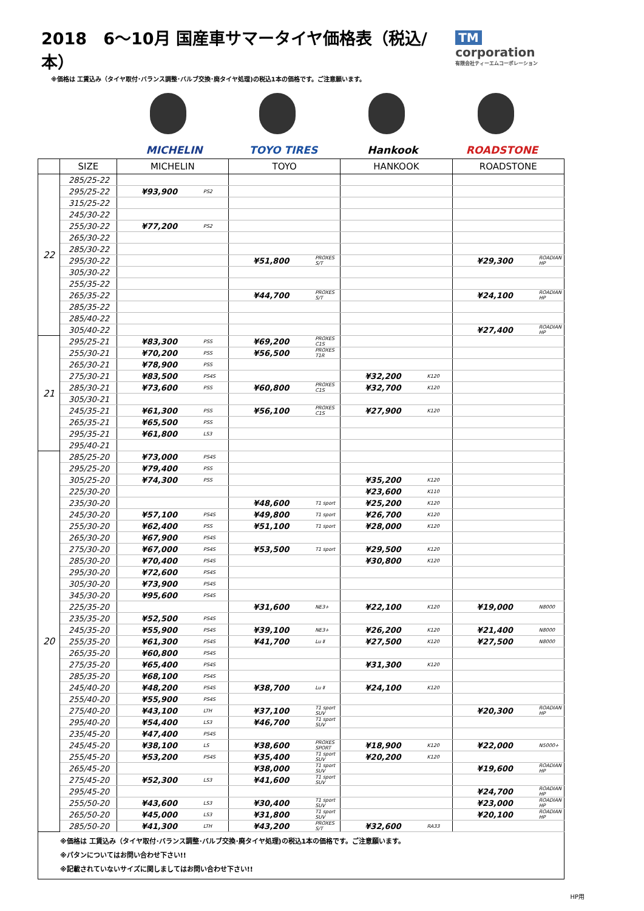2018　6～10月 国産車サマータイヤ価格表（税込/本）
TM corporation
有限会社ティーエムコーポレーション
※価格は 工賃込み（タイヤ取付･バランス調整･バルブ交換･廃タイヤ処理)の税込1本の価格です。ご注意願います。
MICHELIN TOYO TIRES Hankook ROADSTONE
| | SIZE | MICHELIN | | TOYO | | HANKOOK | | ROADSTONE | |
| --- | --- | --- | --- | --- | --- | --- | --- | --- | --- |
| 22 | 285/25-22 | | | | | | | | |
| | 295/25-22 | ¥93,900 | PS2 | | | | | | |
| | 315/25-22 | | | | | | | | |
| | 245/30-22 | | | | | | | | |
| | 255/30-22 | ¥77,200 | PS2 | | | | | | |
| | 265/30-22 | | | | | | | | |
| | 285/30-22 | | | | | | | | |
| | 295/30-22 | | | ¥51,800 | PROXES S/T | | | ¥29,300 | ROADIAN HP |
| | 305/30-22 | | | | | | | | |
| | 255/35-22 | | | | | | | | |
| | 265/35-22 | | | ¥44,700 | PROXES S/T | | | ¥24,100 | ROADIAN HP |
| | 285/35-22 | | | | | | | | |
| | 285/40-22 | | | | | | | | |
| | 305/40-22 | | | | | | | ¥27,400 | ROADIAN HP |
| 21 | 295/25-21 | ¥83,300 | PSS | ¥69,200 | PROXES C1S | | | | |
| | 255/30-21 | ¥70,200 | PSS | ¥56,500 | PROXES T1R | | | | |
| | 265/30-21 | ¥78,900 | PSS | | | | | | |
| | 275/30-21 | ¥83,500 | PS4S | | | ¥32,200 | K120 | | |
| | 285/30-21 | ¥73,600 | PSS | ¥60,800 | PROXES C1S | ¥32,700 | K120 | | |
| | 305/30-21 | | | | | | | | |
| | 245/35-21 | ¥61,300 | PSS | ¥56,100 | PROXES C1S | ¥27,900 | K120 | | |
| | 265/35-21 | ¥65,500 | PSS | | | | | | |
| | 295/35-21 | ¥61,800 | LS3 | | | | | | |
| | 295/40-21 | | | | | | | | |
| 20 | 285/25-20 | ¥73,000 | PS4S | | | | | | |
| | 295/25-20 | ¥79,400 | PSS | | | | | | |
| | 305/25-20 | ¥74,300 | PSS | | | ¥35,200 | K120 | | |
| | 225/30-20 | | | | | ¥23,600 | K110 | | |
| | 235/30-20 | | | ¥48,600 | T1 sport | ¥25,200 | K120 | | |
| | 245/30-20 | ¥57,100 | PS4S | ¥49,800 | T1 sport | ¥26,700 | K120 | | |
| | 255/30-20 | ¥62,400 | PSS | ¥51,100 | T1 sport | ¥28,000 | K120 | | |
| | 265/30-20 | ¥67,900 | PS4S | | | | | | |
| | 275/30-20 | ¥67,000 | PS4S | ¥53,500 | T1 sport | ¥29,500 | K120 | | |
| | 285/30-20 | ¥70,400 | PS4S | | | ¥30,800 | K120 | | |
| | 295/30-20 | ¥72,600 | PS4S | | | | | | |
| | 305/30-20 | ¥73,900 | PS4S | | | | | | |
| | 345/30-20 | ¥95,600 | PS4S | | | | | | |
| | 225/35-20 | | | ¥31,600 | NE3+ | ¥22,100 | K120 | ¥19,000 | N8000 |
| | 235/35-20 | ¥52,500 | PS4S | | | | | | |
| | 245/35-20 | ¥55,900 | PS4S | ¥39,100 | NE3+ | ¥26,200 | K120 | ¥21,400 | N8000 |
| | 255/35-20 | ¥61,300 | PS4S | ¥41,700 | Lu Ⅱ | ¥27,500 | K120 | ¥27,500 | N8000 |
| | 265/35-20 | ¥60,800 | PS4S | | | | | | |
| | 275/35-20 | ¥65,400 | PS4S | | | ¥31,300 | K120 | | |
| | 285/35-20 | ¥68,100 | PS4S | | | | | | |
| | 245/40-20 | ¥48,200 | PS4S | ¥38,700 | Lu Ⅱ | ¥24,100 | K120 | | |
| | 255/40-20 | ¥55,900 | PS4S | | | | | | |
| | 275/40-20 | ¥43,100 | LTH | ¥37,100 | T1 sport SUV | | | ¥20,300 | ROADIAN HP |
| | 295/40-20 | ¥54,400 | LS3 | ¥46,700 | T1 sport SUV | | | | |
| | 235/45-20 | ¥47,400 | PS4S | | | | | | |
| | 245/45-20 | ¥38,100 | LS | ¥38,600 | PROXES SPORT | ¥18,900 | K120 | ¥22,000 | N5000+ |
| | 255/45-20 | ¥53,200 | PS4S | ¥35,400 | T1 sport SUV | ¥20,200 | K120 | | |
| | 265/45-20 | | | ¥38,000 | T1 sport SUV | | | ¥19,600 | ROADIAN HP |
| | 275/45-20 | ¥52,300 | LS3 | ¥41,600 | T1 sport SUV | | | | |
| | 295/45-20 | | | | | | | ¥24,700 | ROADIAN HP |
| | 255/50-20 | ¥43,600 | LS3 | ¥30,400 | T1 sport SUV | | | ¥23,000 | ROADIAN HP |
| | 265/50-20 | ¥45,000 | LS3 | ¥31,800 | T1 sport SUV | | | ¥20,100 | ROADIAN HP |
| | 285/50-20 | ¥41,300 | LTH | ¥43,200 | PROXES S/T | ¥32,600 | RA33 | | |
※価格は 工賃込み（タイヤ取付･バランス調整･バルブ交換･廃タイヤ処理)の税込1本の価格です。ご注意願います。
※パタンについてはお問い合わせ下さい!!
※記載されていないサイズに関しましてはお問い合わせ下さい!!
HP用